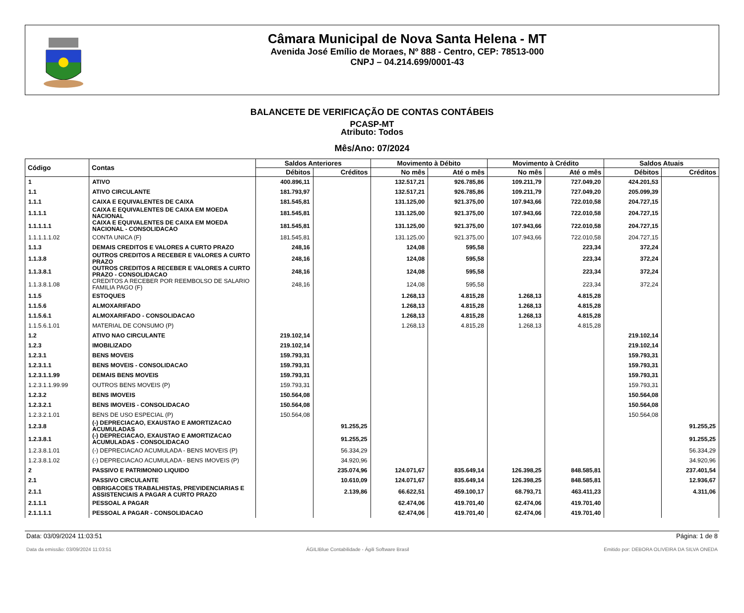Câmara Municipal de Nova Santa Helena - MT
Avenida José Emílio de Moraes, Nº 888 - Centro, CEP: 78513-000
CNPJ – 04.214.699/0001-43
BALANCETE DE VERIFICAÇÃO DE CONTAS CONTÁBEIS
PCASP-MT
Atributo: Todos
Mês/Ano: 07/2024
| Código | Contas | Saldos Anteriores | | Movimento à Débito | | Movimento à Crédito | | Saldos Atuais | |
| --- | --- | --- | --- | --- | --- | --- | --- | --- | --- |
| | | Débitos | Créditos | No mês | Até o mês | No mês | Até o mês | Débitos | Créditos |
| 1 | ATIVO | 400.896,11 | | 132.517,21 | 926.785,86 | 109.211,79 | 727.049,20 | 424.201,53 | |
| 1.1 | ATIVO CIRCULANTE | 181.793,97 | | 132.517,21 | 926.785,86 | 109.211,79 | 727.049,20 | 205.099,39 | |
| 1.1.1 | CAIXA E EQUIVALENTES DE CAIXA | 181.545,81 | | 131.125,00 | 921.375,00 | 107.943,66 | 722.010,58 | 204.727,15 | |
| 1.1.1.1 | CAIXA E EQUIVALENTES DE CAIXA EM MOEDA NACIONAL | 181.545,81 | | 131.125,00 | 921.375,00 | 107.943,66 | 722.010,58 | 204.727,15 | |
| 1.1.1.1.1 | CAIXA E EQUIVALENTES DE CAIXA EM MOEDA NACIONAL - CONSOLIDACAO | 181.545,81 | | 131.125,00 | 921.375,00 | 107.943,66 | 722.010,58 | 204.727,15 | |
| 1.1.1.1.1.02 | CONTA UNICA (F) | 181.545,81 | | 131.125,00 | 921.375,00 | 107.943,66 | 722.010,58 | 204.727,15 | |
| 1.1.3 | DEMAIS CREDITOS E VALORES A CURTO PRAZO | 248,16 | | 124,08 | 595,58 | | 223,34 | 372,24 | |
| 1.1.3.8 | OUTROS CREDITOS A RECEBER E VALORES A CURTO PRAZO | 248,16 | | 124,08 | 595,58 | | 223,34 | 372,24 | |
| 1.1.3.8.1 | OUTROS CREDITOS A RECEBER E VALORES A CURTO PRAZO - CONSOLIDACAO | 248,16 | | 124,08 | 595,58 | | 223,34 | 372,24 | |
| 1.1.3.8.1.08 | CREDITOS A RECEBER POR REEMBOLSO DE SALARIO FAMILIA PAGO (F) | 248,16 | | 124,08 | 595,58 | | 223,34 | 372,24 | |
| 1.1.5 | ESTOQUES | | | 1.268,13 | 4.815,28 | 1.268,13 | 4.815,28 | | |
| 1.1.5.6 | ALMOXARIFADO | | | 1.268,13 | 4.815,28 | 1.268,13 | 4.815,28 | | |
| 1.1.5.6.1 | ALMOXARIFADO - CONSOLIDACAO | | | 1.268,13 | 4.815,28 | 1.268,13 | 4.815,28 | | |
| 1.1.5.6.1.01 | MATERIAL DE CONSUMO (P) | | | 1.268,13 | 4.815,28 | 1.268,13 | 4.815,28 | | |
| 1.2 | ATIVO NAO CIRCULANTE | 219.102,14 | | | | | | 219.102,14 | |
| 1.2.3 | IMOBILIZADO | 219.102,14 | | | | | | 219.102,14 | |
| 1.2.3.1 | BENS MOVEIS | 159.793,31 | | | | | | 159.793,31 | |
| 1.2.3.1.1 | BENS MOVEIS - CONSOLIDACAO | 159.793,31 | | | | | | 159.793,31 | |
| 1.2.3.1.1.99 | DEMAIS BENS MOVEIS | 159.793,31 | | | | | | 159.793,31 | |
| 1.2.3.1.1.99.99 | OUTROS BENS MOVEIS (P) | 159.793,31 | | | | | | 159.793,31 | |
| 1.2.3.2 | BENS IMOVEIS | 150.564,08 | | | | | | 150.564,08 | |
| 1.2.3.2.1 | BENS IMOVEIS - CONSOLIDACAO | 150.564,08 | | | | | | 150.564,08 | |
| 1.2.3.2.1.01 | BENS DE USO ESPECIAL (P) | 150.564,08 | | | | | | 150.564,08 | |
| 1.2.3.8 | (-) DEPRECIACAO, EXAUSTAO E AMORTIZACAO ACUMULADAS | | 91.255,25 | | | | | | 91.255,25 |
| 1.2.3.8.1 | (-) DEPRECIACAO, EXAUSTAO E AMORTIZACAO ACUMULADAS - CONSOLIDACAO | | 91.255,25 | | | | | | 91.255,25 |
| 1.2.3.8.1.01 | (-) DEPRECIACAO ACUMULADA - BENS MOVEIS (P) | | 56.334,29 | | | | | | 56.334,29 |
| 1.2.3.8.1.02 | (-) DEPRECIACAO ACUMULADA - BENS IMOVEIS (P) | | 34.920,96 | | | | | | 34.920,96 |
| 2 | PASSIVO E PATRIMONIO LIQUIDO | | 235.074,96 | 124.071,67 | 835.649,14 | 126.398,25 | 848.585,81 | | 237.401,54 |
| 2.1 | PASSIVO CIRCULANTE | | 10.610,09 | 124.071,67 | 835.649,14 | 126.398,25 | 848.585,81 | | 12.936,67 |
| 2.1.1 | OBRIGACOES TRABALHISTAS, PREVIDENCIARIAS E ASSISTENCIAIS A PAGAR A CURTO PRAZO | | 2.139,86 | 66.622,51 | 459.100,17 | 68.793,71 | 463.411,23 | | 4.311,06 |
| 2.1.1.1 | PESSOAL A PAGAR | | | 62.474,06 | 419.701,40 | 62.474,06 | 419.701,40 | | |
| 2.1.1.1.1 | PESSOAL A PAGAR - CONSOLIDACAO | | | 62.474,06 | 419.701,40 | 62.474,06 | 419.701,40 | | |
Data: 03/09/2024 11:03:51 Página: 1 de 8
Data da emissão: 03/09/2024 11:03:51 ÁGILIBlue Contabilidade - Ágili Software Brasil Emitido por: DEBORA OLIVEIRA DA SILVA ONEDA